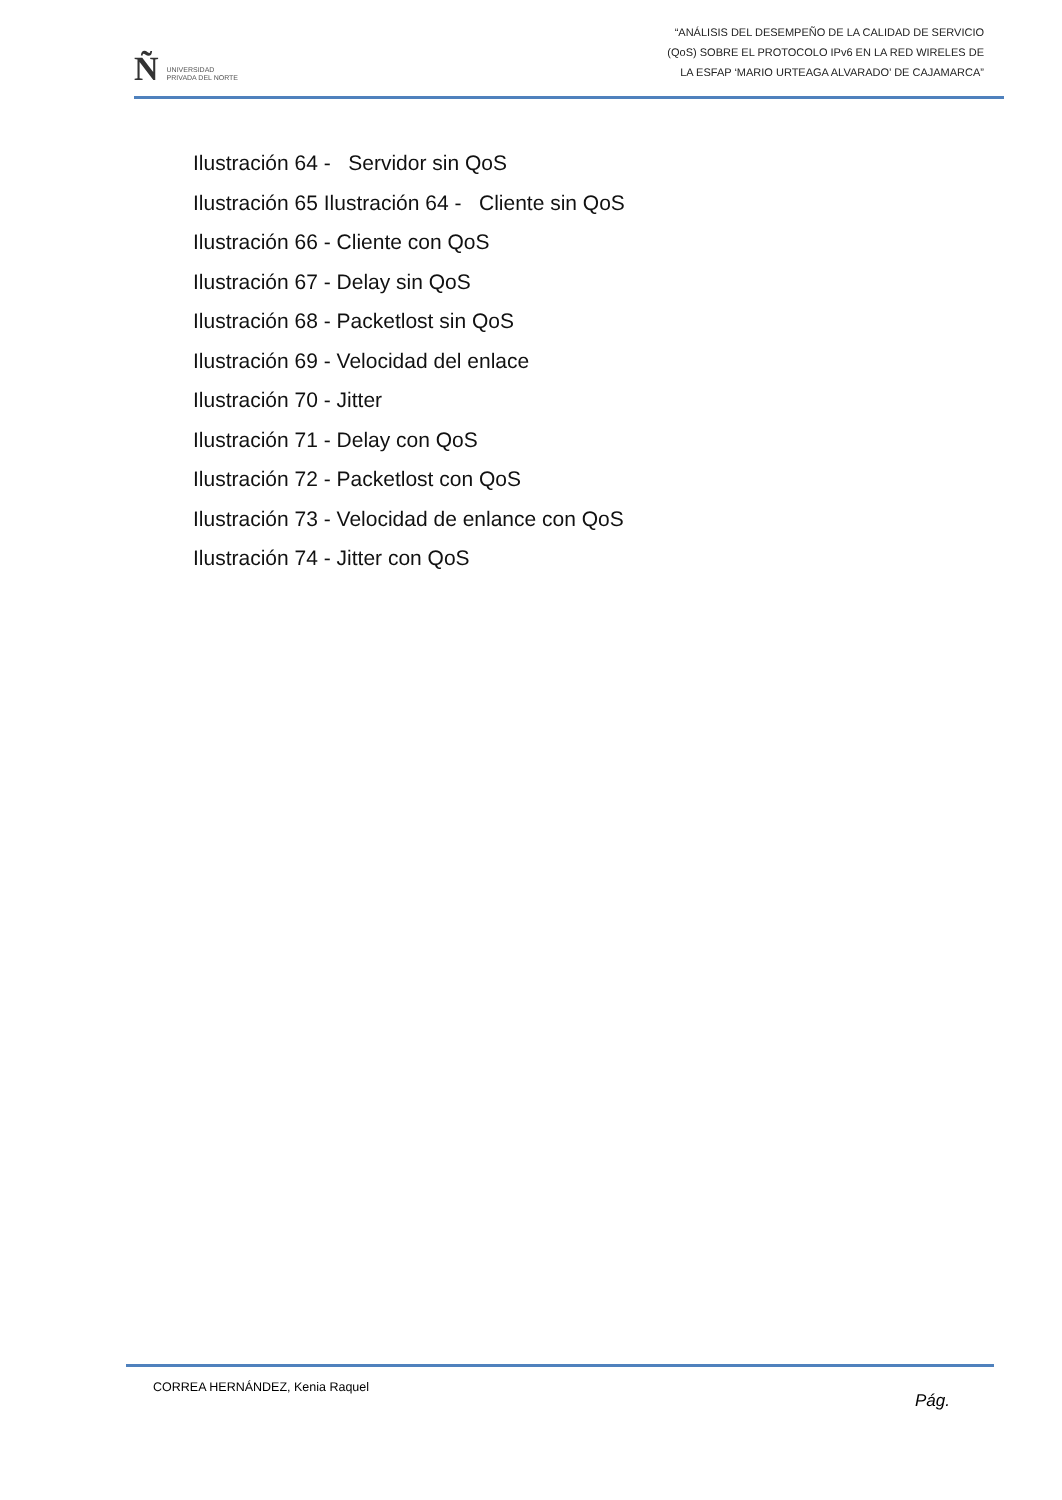Ñ UNIVERSIDAD
PRIVADA DEL NORTE
“ANÁLISIS DEL DESEMPEÑO DE LA CALIDAD DE SERVICIO
(QoS) SOBRE EL PROTOCOLO IPv6 EN LA RED WIRELES DE
LA ESFAP ‘MARIO URTEAGA ALVARADO’ DE CAJAMARCA”
Ilustración 64 - Servidor sin QoS
Ilustración 65 Ilustración 64 - Cliente sin QoS
Ilustración 66 - Cliente con QoS
Ilustración 67 - Delay sin QoS
Ilustración 68 - Packetlost sin QoS
Ilustración 69 - Velocidad del enlace
Ilustración 70 - Jitter
Ilustración 71 - Delay con QoS
Ilustración 72 - Packetlost con QoS
Ilustración 73 - Velocidad de enlance con QoS
Ilustración 74 - Jitter con QoS
CORREA HERNÁNDEZ, Kenia Raquel Pág.